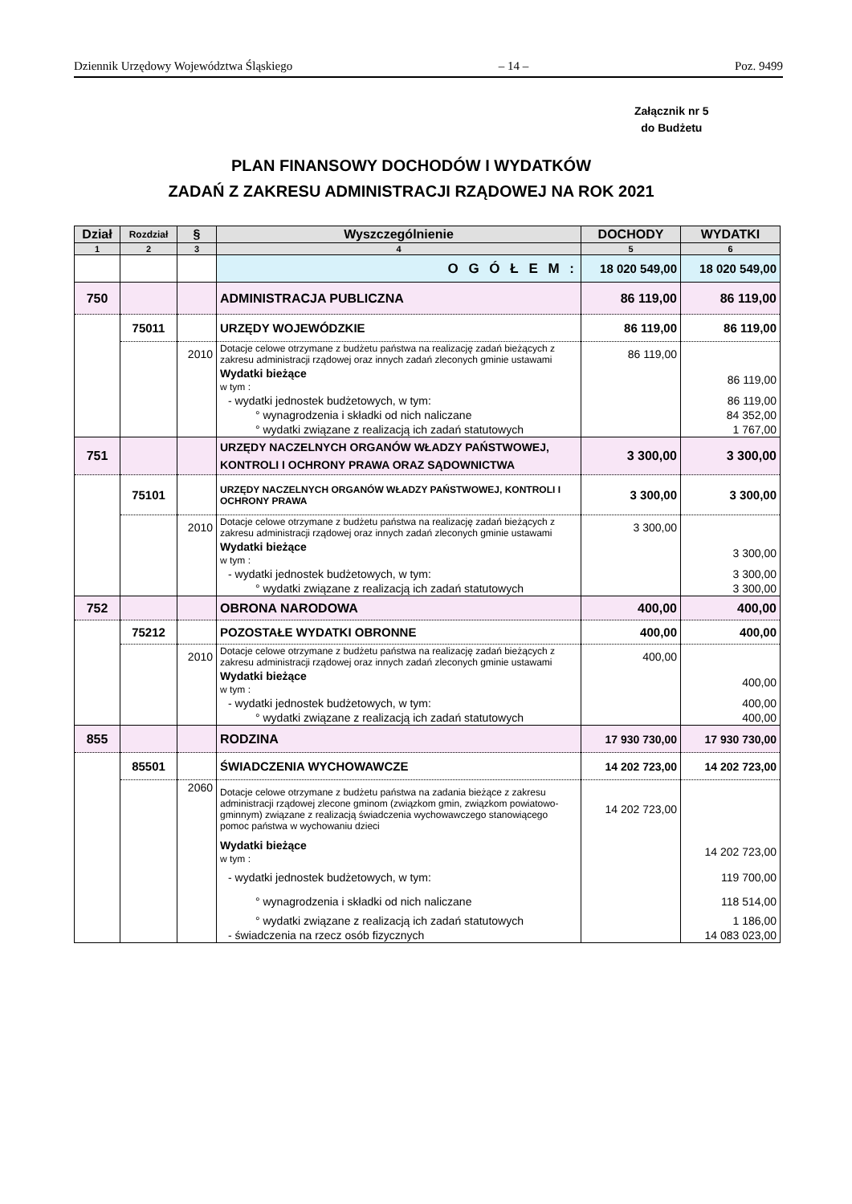Dziennik Urzędowy Województwa Śląskiego – 14 – Poz. 9499
Załącznik nr 5
do Budżetu
PLAN FINANSOWY DOCHODÓW I WYDATKÓW
ZADAŃ Z ZAKRESU ADMINISTRACJI RZĄDOWEJ NA ROK 2021
| Dział | Rozdział | § | Wyszczególnienie | DOCHODY | WYDATKI |
| --- | --- | --- | --- | --- | --- |
| 1 | 2 | 3 | 4 | 5 | 6 |
| | | | O G Ó Ł E M : | 18 020 549,00 | 18 020 549,00 |
| 750 | | | ADMINISTRACJA PUBLICZNA | 86 119,00 | 86 119,00 |
| | 75011 | | URZĘDY WOJEWÓDZKIE | 86 119,00 | 86 119,00 |
| | | 2010 | Dotacje celowe otrzymane z budżetu państwa na realizację zadań bieżących z zakresu administracji rządowej oraz innych zadań zleconych gminie ustawami | 86 119,00 | |
| | | | Wydatki bieżące w tym : | | 86 119,00 |
| | | | - wydatki jednostek budżetowych, w tym: | | 86 119,00 |
| | | | ° wynagrodzenia i składki od nich naliczane | | 84 352,00 |
| | | | ° wydatki związane z realizacją ich zadań statutowych | | 1 767,00 |
| 751 | | | URZĘDY NACZELNYCH ORGANÓW WŁADZY PAŃSTWOWEJ, KONTROLI I OCHRONY PRAWA ORAZ SĄDOWNICTWA | 3 300,00 | 3 300,00 |
| | 75101 | | URZĘDY NACZELNYCH ORGANÓW WŁADZY PAŃSTWOWEJ, KONTROLI I OCHRONY PRAWA | 3 300,00 | 3 300,00 |
| | | 2010 | Dotacje celowe otrzymane z budżetu państwa na realizację zadań bieżących z zakresu administracji rządowej oraz innych zadań zleconych gminie ustawami | 3 300,00 | |
| | | | Wydatki bieżące w tym : | | 3 300,00 |
| | | | - wydatki jednostek budżetowych, w tym: | | 3 300,00 |
| | | | ° wydatki związane z realizacją ich zadań statutowych | | 3 300,00 |
| 752 | | | OBRONA NARODOWA | 400,00 | 400,00 |
| | 75212 | | POZOSTAŁE WYDATKI OBRONNE | 400,00 | 400,00 |
| | | 2010 | Dotacje celowe otrzymane z budżetu państwa na realizację zadań bieżących z zakresu administracji rządowej oraz innych zadań zleconych gminie ustawami | 400,00 | |
| | | | Wydatki bieżące w tym : | | 400,00 |
| | | | - wydatki jednostek budżetowych, w tym: | | 400,00 |
| | | | ° wydatki związane z realizacją ich zadań statutowych | | 400,00 |
| 855 | | | RODZINA | 17 930 730,00 | 17 930 730,00 |
| | 85501 | | ŚWIADCZENIA WYCHOWAWCZE | 14 202 723,00 | 14 202 723,00 |
| | | 2060 | Dotacje celowe otrzymane z budżetu państwa na zadania bieżące z zakresu administracji rządowej zlecone gminom (związkom gmin, związkom powiatowo-gminnym) związane z realizacją świadczenia wychowawczego stanowiącego pomoc państwa w wychowaniu dzieci | 14 202 723,00 | |
| | | | Wydatki bieżące w tym : | | 14 202 723,00 |
| | | | - wydatki jednostek budżetowych, w tym: | | 119 700,00 |
| | | | ° wynagrodzenia i składki od nich naliczane | | 118 514,00 |
| | | | ° wydatki związane z realizacją ich zadań statutowych | | 1 186,00 |
| | | | - świadczenia na rzecz osób fizycznych | | 14 083 023,00 |